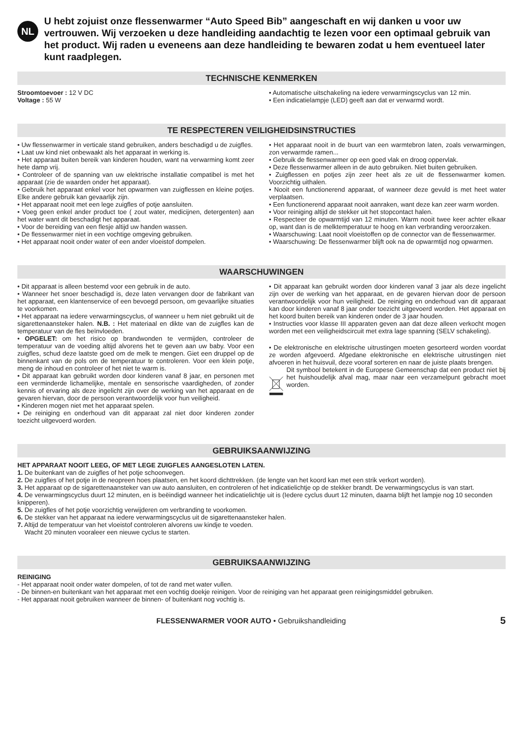NL
U hebt zojuist onze flessenwarmer “Auto Speed Bib” aangeschaft en wij danken u voor uw vertrouwen. Wij verzoeken u deze handleiding aandachtig te lezen voor een optimaal gebruik van het product. Wij raden u eveneens aan deze handleiding te bewaren zodat u hem eventueel later kunt raadplegen.
TECHNISCHE KENMERKEN
Stroomtoevoer : 12 V DC
Voltage : 55 W
• Automatische uitschakeling na iedere verwarmingscyclus van 12 min.
• Een indicatielampje (LED) geeft aan dat er verwarmd wordt.
TE RESPECTEREN VEILIGHEIDSINSTRUCTIES
• Uw flessenwarmer in verticale stand gebruiken, anders beschadigd u de zuigfles.
• Laat uw kind niet onbewaakt als het apparaat in werking is.
• Het apparaat buiten bereik van kinderen houden, want na verwarming komt zeer hete damp vrij.
• Controleer of de spanning van uw elektrische installatie compatibel is met het apparaat (zie de waarden onder het apparaat).
• Gebruik het apparaat enkel voor het opwarmen van zuigflessen en kleine potjes. Elke andere gebruik kan gevaarlijk zijn.
• Het apparaat nooit met een lege zuigfles of potje aansluiten.
• Voeg geen enkel ander product toe ( zout water, medicijnen, detergenten) aan het water want dit beschadigt het apparaat.
• Voor de bereiding van een flesje altijd uw handen wassen.
• De flessenwarmer niet in een vochtige omgeving gebruiken.
• Het apparaat nooit onder water of een ander vloeistof dompelen.
• Het apparaat nooit in de buurt van een warmtebron laten, zoals verwarmingen, zon verwarmde ramen...
• Gebruik de flessenwarmer op een goed vlak en droog oppervlak.
• Deze flessenwarmer alleen in de auto gebruiken. Niet buiten gebruiken.
• Zuigflessen en potjes zijn zeer heet als ze uit de flessenwarmer komen. Voorzichtig uithalen.
• Nooit een functionerend apparaat, of wanneer deze gevuld is met heet water verplaatsen.
• Een functionerend apparaat nooit aanraken, want deze kan zeer warm worden.
• Voor reiniging altijd de stekker uit het stopcontact halen.
• Respecteer de opwarmtijd van 12 minuten. Warm nooit twee keer achter elkaar op, want dan is de melktemperatuur te hoog en kan verbranding veroorzaken.
• Waarschuwing: Laat nooit vloeistoffen op de connector van de flessenwarmer.
• Waarschuwing: De flessenwarmer blijft ook na de opwarmtijd nog opwarmen.
WAARSCHUWINGEN
• Dit apparaat is alleen bestemd voor een gebruik in de auto.
• Wanneer het snoer beschadigd is, deze laten vervangen door de fabrikant van het apparaat, een klantenservice of een bevoegd persoon, om gevaarlijke situaties te voorkomen.
• Het apparaat na iedere verwarmingscyclus, of wanneer u hem niet gebruikt uit de sigarettenaansteker halen. N.B. : Het materiaal en dikte van de zuigfles kan de temperatuur van de fles beïnvloeden.
• OPGELET: om het risico op brandwonden te vermijden, controleer de temperatuur van de voeding altijd alvorens het te geven aan uw baby. Voor een zuigfles, schud deze laatste goed om de melk te mengen. Giet een druppel op de binnenkant van de pols om de temperatuur te controleren. Voor een klein potje, meng de inhoud en controleer of het niet te warm is.
• Dit apparaat kan gebruikt worden door kinderen vanaf 8 jaar, en personen met een verminderde lichamelijke, mentale en sensorische vaardigheden, of zonder kennis of ervaring als deze ingelicht zijn over de werking van het apparaat en de gevaren hiervan, door de persoon verantwoordelijk voor hun veiligheid.
• Kinderen mogen niet met het apparaat spelen.
• De reiniging en onderhoud van dit apparaat zal niet door kinderen zonder toezicht uitgevoerd worden.
• Dit apparaat kan gebruikt worden door kinderen vanaf 3 jaar als deze ingelicht zijn over de werking van het apparaat, en de gevaren hiervan door de persoon verantwoordelijk voor hun veiligheid. De reiniging en onderhoud van dit apparaat kan door kinderen vanaf 8 jaar onder toezicht uitgevoerd worden. Het apparaat en het koord buiten bereik van kinderen onder de 3 jaar houden.
• Instructies voor klasse III apparaten geven aan dat deze alleen verkocht mogen worden met een veiligheidscircuit met extra lage spanning (SELV schakeling).
• De elektronische en elektrische uitrustingen moeten gesorteerd worden voordat ze worden afgevoerd. Afgedane elektronische en elektrische uitrustingen niet afvoeren in het huisvuil, deze vooraf sorteren en naar de juiste plaats brengen.
Dit symbool betekent in de Europese Gemeenschap dat een product niet bij het huishoudelijk afval mag, maar naar een verzamelpunt gebracht moet worden.
GEBRUIKSAANWIJZING
HET APPARAAT NOOIT LEEG, OF MET LEGE ZUIGFLES AANGESLOTEN LATEN.
1. De buitenkant van de zuigfles of het potje schoonvegen.
2. De zuigfles of het potje in de neopreen hoes plaatsen, en het koord dichttrekken. (de lengte van het koord kan met een strik verkort worden).
3. Het apparaat op de sigarettenaansteker van uw auto aansluiten, en controleren of het indicatielichtje op de stekker brandt. De verwarmingscyclus is van start.
4. De verwarmingscyclus duurt 12 minuten, en is beëindigd wanneer het indicatielichtje uit is (Iedere cyclus duurt 12 minuten, daarna blijft het lampje nog 10 seconden knipperen).
5. De zuigfles of het potje voorzichtig verwijderen om verbranding te voorkomen.
6. De stekker van het apparaat na iedere verwarmingscyclus uit de sigarettenaansteker halen.
7. Altijd de temperatuur van het vloeistof controleren alvorens uw kindje te voeden.
Wacht 20 minuten vooraleer een nieuwe cyclus te starten.
GEBRUIKSAANWIJZING
REINIGING
- Het apparaat nooit onder water dompelen, of tot de rand met water vullen.
- De binnen-en buitenkant van het apparaat met een vochtig doekje reinigen. Voor de reiniging van het apparaat geen reinigingsmiddel gebruiken.
- Het apparaat nooit gebruiken wanneer de binnen- of buitenkant nog vochtig is.
FLESSENWARMER VOOR AUTO • Gebruikshandleiding 5